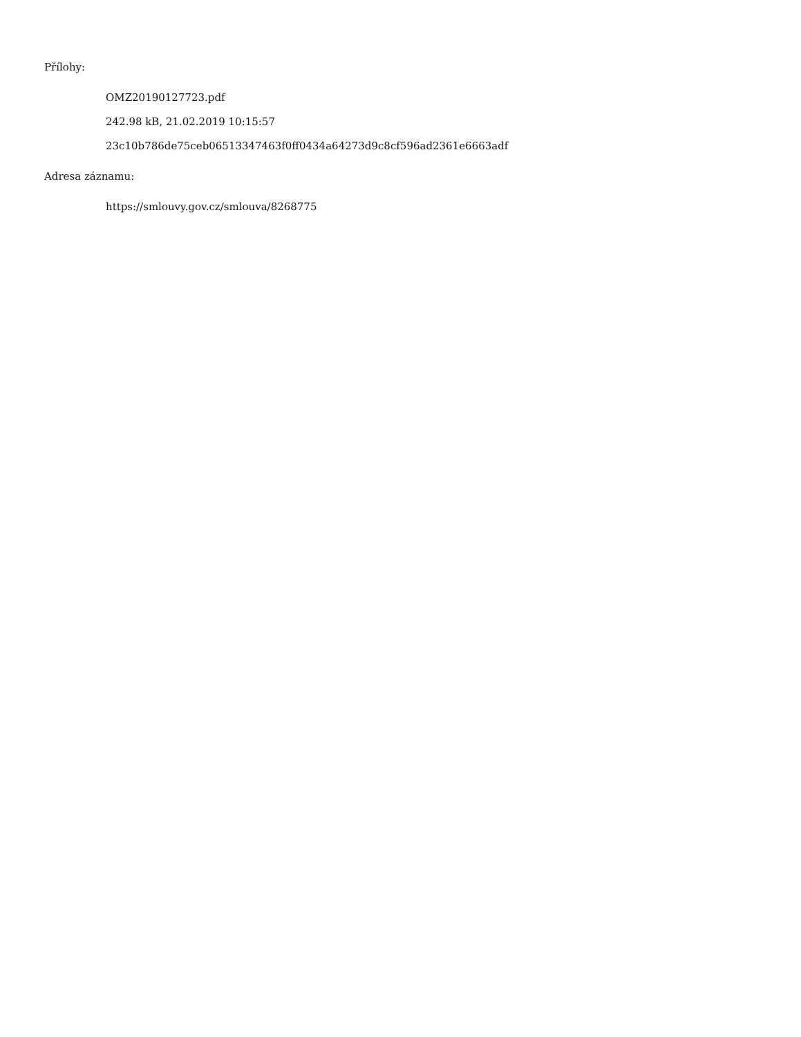Přílohy:
OMZ20190127723.pdf
242.98 kB, 21.02.2019 10:15:57
23c10b786de75ceb06513347463f0ff0434a64273d9c8cf596ad2361e6663adf
Adresa záznamu:
https://smlouvy.gov.cz/smlouva/8268775